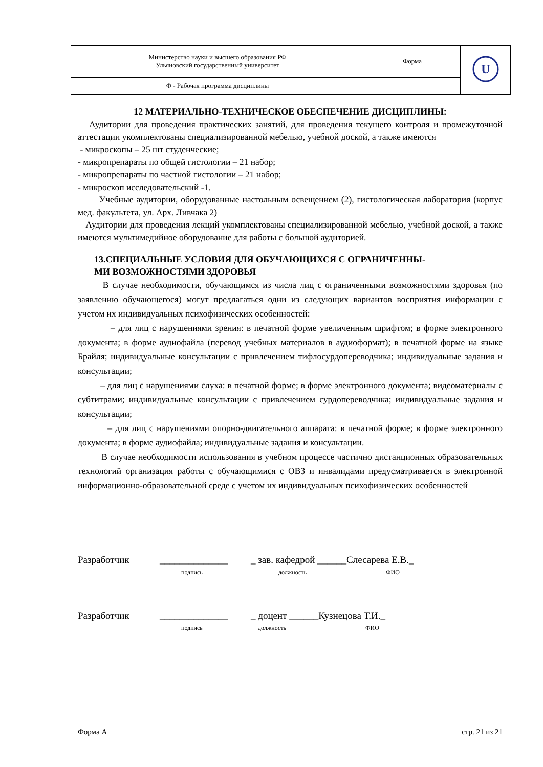| Министерство науки и высшего образования РФ Ульяновский государственный университет | Форма | U |
| Ф - Рабочая программа дисциплины | | |
12 МАТЕРИАЛЬНО-ТЕХНИЧЕСКОЕ ОБЕСПЕЧЕНИЕ ДИСЦИПЛИНЫ:
Аудитории для проведения практических занятий, для проведения текущего контроля и промежуточной аттестации укомплектованы специализированной мебелью, учебной доской, а также имеются
- микроскопы – 25 шт студенческие;
- микропрепараты по общей гистологии – 21 набор;
- микропрепараты по частной гистологии – 21 набор;
- микроскоп исследовательский -1.
Учебные аудитории, оборудованные настольным освещением (2), гистологическая лаборатория (корпус мед. факультета, ул. Арх. Ливчака 2)
Аудитории для проведения лекций укомплектованы специализированной мебелью, учебной доской, а также имеются мультимедийное оборудование для работы с большой аудиторией.
13.СПЕЦИАЛЬНЫЕ УСЛОВИЯ ДЛЯ ОБУЧАЮЩИХСЯ С ОГРАНИЧЕННЫ-
МИ ВОЗМОЖНОСТЯМИ ЗДОРОВЬЯ
В случае необходимости, обучающимся из числа лиц с ограниченными возможностями здоровья (по заявлению обучающегося) могут предлагаться одни из следующих вариантов восприятия информации с учетом их индивидуальных психофизических особенностей:
– для лиц с нарушениями зрения: в печатной форме увеличенным шрифтом; в форме электронного документа; в форме аудиофайла (перевод учебных материалов в аудиоформат); в печатной форме на языке Брайля; индивидуальные консультации с привлечением тифлосурдопереводчика; индивидуальные задания и консультации;
– для лиц с нарушениями слуха: в печатной форме; в форме электронного документа; видеоматериалы с субтитрами; индивидуальные консультации с привлечением сурдопереводчика; индивидуальные задания и консультации;
– для лиц с нарушениями опорно-двигательного аппарата: в печатной форме; в форме электронного документа; в форме аудиофайла; индивидуальные задания и консультации.
В случае необходимости использования в учебном процессе частично дистанционных образовательных технологий организация работы с обучающимися с ОВЗ и инвалидами предусматривается в электронной информационно-образовательной среде с учетом их индивидуальных психофизических особенностей
Разработчик ______________ _ зав. кафедрой ______Слесарева Е.В._
подпись должность ФИО
Разработчик ______________ _ доцент ______Кузнецова Т.И._
подпись должность ФИО
Форма А стр. 21 из 21